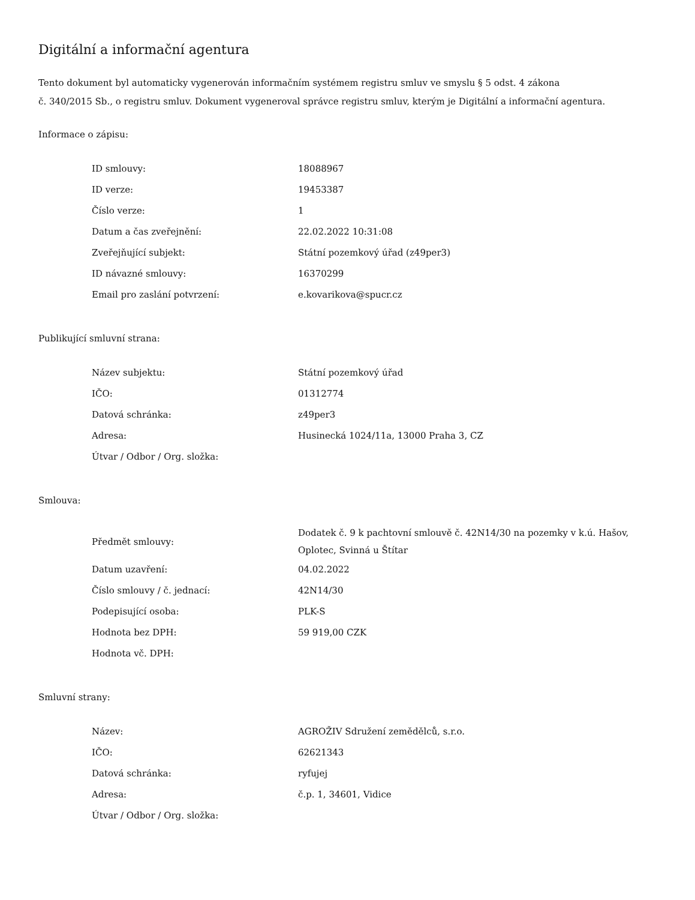Digitální a informační agentura
Tento dokument byl automaticky vygenerován informačním systémem registru smluv ve smyslu § 5 odst. 4 zákona
č. 340/2015 Sb., o registru smluv. Dokument vygeneroval správce registru smluv, kterým je Digitální a informační agentura.
Informace o zápisu:
| ID smlouvy: | 18088967 |
| ID verze: | 19453387 |
| Číslo verze: | 1 |
| Datum a čas zveřejnění: | 22.02.2022 10:31:08 |
| Zveřejňující subjekt: | Státní pozemkový úřad (z49per3) |
| ID návazné smlouvy: | 16370299 |
| Email pro zaslání potvrzení: | e.kovarikova@spucr.cz |
Publikující smluvní strana:
| Název subjektu: | Státní pozemkový úřad |
| IČO: | 01312774 |
| Datová schránka: | z49per3 |
| Adresa: | Husinecká 1024/11a, 13000 Praha 3, CZ |
| Útvar / Odbor / Org. složka: | |
Smlouva:
| Předmět smlouvy: | Dodatek č. 9 k pachtovní smlouvě č. 42N14/30 na pozemky v k.ú. Hašov, Oplotec, Svinná u Štítar |
| Datum uzavření: | 04.02.2022 |
| Číslo smlouvy / č. jednací: | 42N14/30 |
| Podepisující osoba: | PLK-S |
| Hodnota bez DPH: | 59 919,00 CZK |
| Hodnota vč. DPH: | |
Smluvní strany:
| Název: | AGROŽIV Sdružení zemědělců, s.r.o. |
| IČO: | 62621343 |
| Datová schránka: | ryfujej |
| Adresa: | č.p. 1, 34601, Vidice |
| Útvar / Odbor / Org. složka: | |